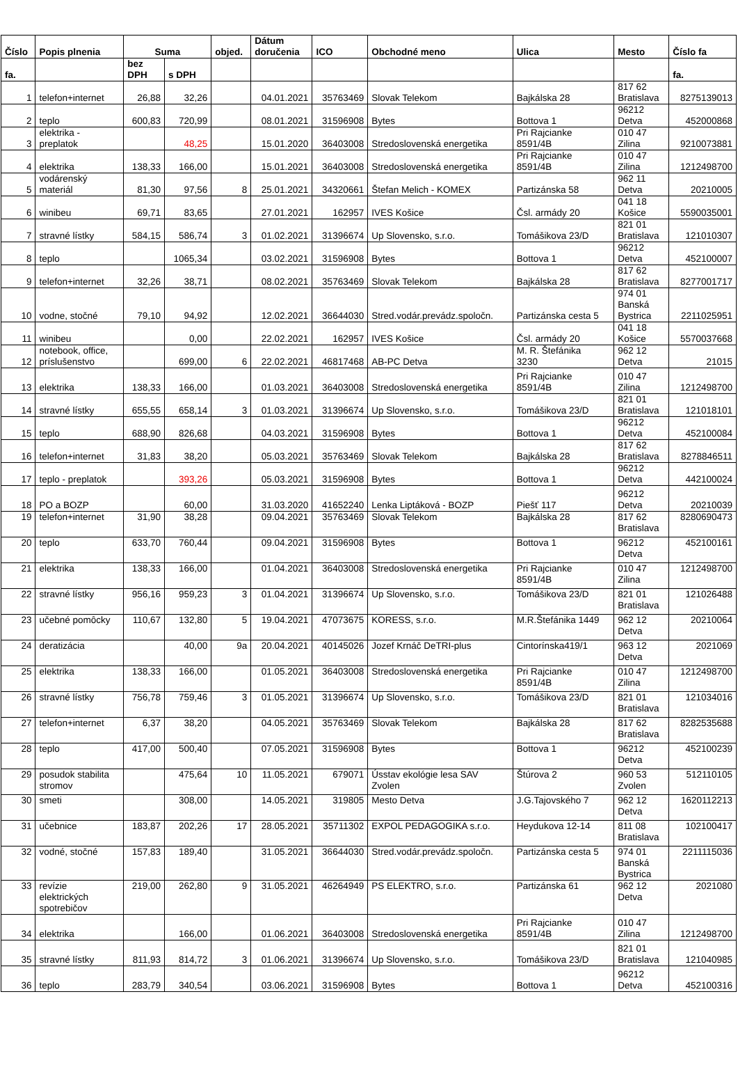| Číslo | Popis plnenia | Suma | | objed. | Dátum doručenia | ICO | Obchodné meno | Ulica | Mesto | Číslo fa |
| --- | --- | --- | --- | --- | --- | --- | --- | --- | --- | --- |
| fa. | | bez DPH | s DPH | | | | | | | fa. |
| 1 | telefon+internet | 26,88 | 32,26 | | 04.01.2021 | 35763469 | Slovak Telekom | Bajkálska 28 | 817 62 Bratislava | 8275139013 |
| 2 | teplo | 600,83 | 720,99 | | 08.01.2021 | 31596908 | Bytes | Bottova 1 | 96212 Detva | 452000868 |
| 3 | elektrika - preplatok | | 48,25 | | 15.01.2020 | 36403008 | Stredoslovenská energetika | Pri Rajcianke 8591/4B | 010 47 Zilina | 9210073881 |
| 4 | elektrika | 138,33 | 166,00 | | 15.01.2021 | 36403008 | Stredoslovenská energetika | Pri Rajcianke 8591/4B | 010 47 Zilina | 1212498700 |
| 5 | vodárenský materiál | 81,30 | 97,56 | 8 | 25.01.2021 | 34320661 | Štefan Melich - KOMEX | Partizánska 58 | 962 11 Detva | 20210005 |
| 6 | winibeu | 69,71 | 83,65 | | 27.01.2021 | 162957 | IVES Košice | Čsl. armády 20 | 041 18 Košice | 5590035001 |
| 7 | stravné lístky | 584,15 | 586,74 | 3 | 01.02.2021 | 31396674 | Up Slovensko, s.r.o. | Tomášikova 23/D | 821 01 Bratislava | 121010307 |
| 8 | teplo | | 1065,34 | | 03.02.2021 | 31596908 | Bytes | Bottova 1 | 96212 Detva | 452100007 |
| 9 | telefon+internet | 32,26 | 38,71 | | 08.02.2021 | 35763469 | Slovak Telekom | Bajkálska 28 | 817 62 Bratislava | 8277001717 |
| 10 | vodne, stočné | 79,10 | 94,92 | | 12.02.2021 | 36644030 | Stred.vodár.prevádz.spoločn. | Partizánska cesta 5 | 974 01 Banská Bystrica | 2211025951 |
| 11 | winibeu | | 0,00 | | 22.02.2021 | 162957 | IVES Košice | Čsl. armády 20 | 041 18 Košice | 5570037668 |
| 12 | notebook, office, príslušenstvo | | 699,00 | 6 | 22.02.2021 | 46817468 | AB-PC Detva | M. R. Štefánika 3230 | 962 12 Detva | 21015 |
| 13 | elektrika | 138,33 | 166,00 | | 01.03.2021 | 36403008 | Stredoslovenská energetika | Pri Rajcianke 8591/4B | 010 47 Zilina | 1212498700 |
| 14 | stravné lístky | 655,55 | 658,14 | 3 | 01.03.2021 | 31396674 | Up Slovensko, s.r.o. | Tomášikova 23/D | 821 01 Bratislava | 121018101 |
| 15 | teplo | 688,90 | 826,68 | | 04.03.2021 | 31596908 | Bytes | Bottova 1 | 96212 Detva | 452100084 |
| 16 | telefon+internet | 31,83 | 38,20 | | 05.03.2021 | 35763469 | Slovak Telekom | Bajkálska 28 | 817 62 Bratislava | 8278846511 |
| 17 | teplo - preplatok | | 393,26 | | 05.03.2021 | 31596908 | Bytes | Bottova 1 | 96212 Detva | 442100024 |
| 18 | PO a BOZP | | 60,00 | | 31.03.2020 | 41652240 | Lenka Liptáková - BOZP | Piešť 117 | 96212 Detva | 20210039 |
| 19 | telefon+internet | 31,90 | 38,28 | | 09.04.2021 | 35763469 | Slovak Telekom | Bajkálska 28 | 817 62 Bratislava | 8280690473 |
| 20 | teplo | 633,70 | 760,44 | | 09.04.2021 | 31596908 | Bytes | Bottova 1 | 96212 Detva | 452100161 |
| 21 | elektrika | 138,33 | 166,00 | | 01.04.2021 | 36403008 | Stredoslovenská energetika | Pri Rajcianke 8591/4B | 010 47 Zilina | 1212498700 |
| 22 | stravné lístky | 956,16 | 959,23 | 3 | 01.04.2021 | 31396674 | Up Slovensko, s.r.o. | Tomášikova 23/D | 821 01 Bratislava | 121026488 |
| 23 | učebné pomôcky | 110,67 | 132,80 | 5 | 19.04.2021 | 47073675 | KORESS, s.r.o. | M.R.Štefánika 1449 | 962 12 Detva | 20210064 |
| 24 | deratizácia | | 40,00 | 9a | 20.04.2021 | 40145026 | Jozef Krnáč DeTRI-plus | Cintorínska419/1 | 963 12 Detva | 2021069 |
| 25 | elektrika | 138,33 | 166,00 | | 01.05.2021 | 36403008 | Stredoslovenská energetika | Pri Rajcianke 8591/4B | 010 47 Zilina | 1212498700 |
| 26 | stravné lístky | 756,78 | 759,46 | 3 | 01.05.2021 | 31396674 | Up Slovensko, s.r.o. | Tomášikova 23/D | 821 01 Bratislava | 121034016 |
| 27 | telefon+internet | 6,37 | 38,20 | | 04.05.2021 | 35763469 | Slovak Telekom | Bajkálska 28 | 817 62 Bratislava | 8282535688 |
| 28 | teplo | 417,00 | 500,40 | | 07.05.2021 | 31596908 | Bytes | Bottova 1 | 96212 Detva | 452100239 |
| 29 | posudok stabilita stromov | | 475,64 | 10 | 11.05.2021 | 679071 | Ússtav ekológie lesa SAV Zvolen | Štúrova 2 | 960 53 Zvolen | 512110105 |
| 30 | smeti | | 308,00 | | 14.05.2021 | 319805 | Mesto Detva | J.G.Tajovského 7 | 962 12 Detva | 1620112213 |
| 31 | učebnice | 183,87 | 202,26 | 17 | 28.05.2021 | 35711302 | EXPOL PEDAGOGIKA s.r.o. | Heydukova 12-14 | 811 08 Bratislava | 102100417 |
| 32 | vodné, stočné | 157,83 | 189,40 | | 31.05.2021 | 36644030 | Stred.vodár.prevádz.spoločn. | Partizánska cesta 5 | 974 01 Banská Bystrica | 2211115036 |
| 33 | revízie elektrických spotrebičov | 219,00 | 262,80 | 9 | 31.05.2021 | 46264949 | PS ELEKTRO, s.r.o. | Partizánska 61 | 962 12 Detva | 2021080 |
| 34 | elektrika | | 166,00 | | 01.06.2021 | 36403008 | Stredoslovenská energetika | Pri Rajcianke 8591/4B | 010 47 Zilina | 1212498700 |
| 35 | stravné lístky | 811,93 | 814,72 | 3 | 01.06.2021 | 31396674 | Up Slovensko, s.r.o. | Tomášikova 23/D | 821 01 Bratislava | 121040985 |
| 36 | teplo | 283,79 | 340,54 | | 03.06.2021 | 31596908 | Bytes | Bottova 1 | 96212 Detva | 452100316 |